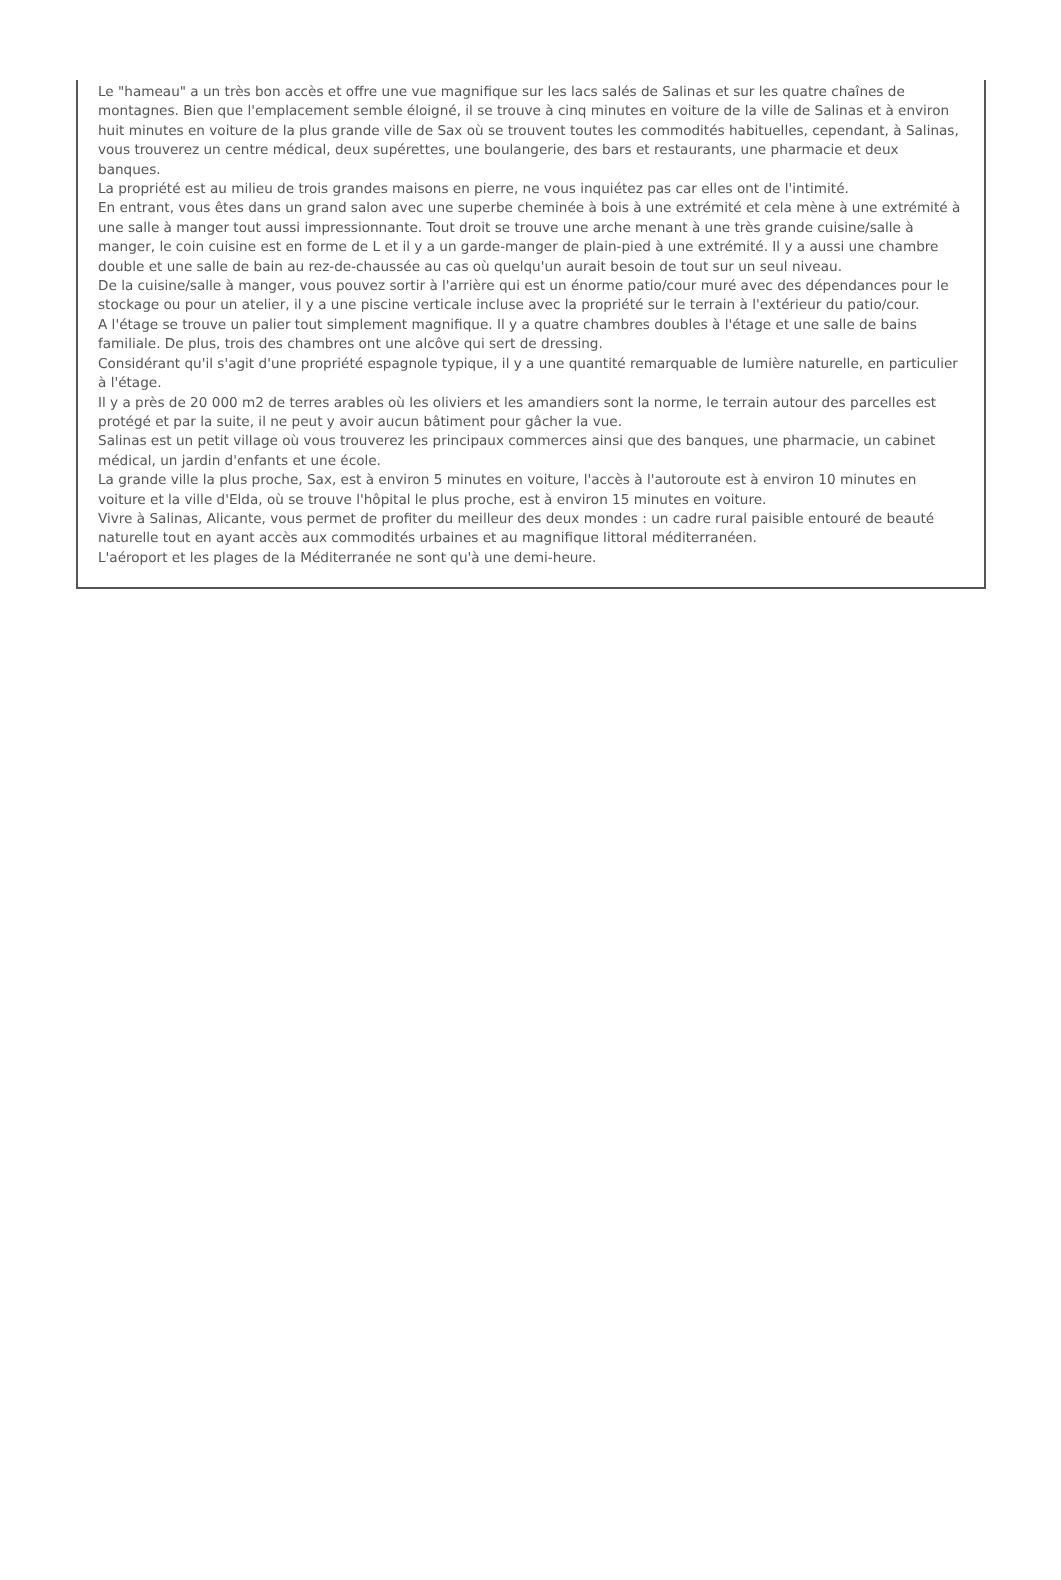Le "hameau" a un très bon accès et offre une vue magnifique sur les lacs salés de Salinas et sur les quatre chaînes de montagnes. Bien que l'emplacement semble éloigné, il se trouve à cinq minutes en voiture de la ville de Salinas et à environ huit minutes en voiture de la plus grande ville de Sax où se trouvent toutes les commodités habituelles, cependant, à Salinas, vous trouverez un centre médical, deux supérettes, une boulangerie, des bars et restaurants, une pharmacie et deux banques.
La propriété est au milieu de trois grandes maisons en pierre, ne vous inquiétez pas car elles ont de l'intimité.
En entrant, vous êtes dans un grand salon avec une superbe cheminée à bois à une extrémité et cela mène à une extrémité à une salle à manger tout aussi impressionnante. Tout droit se trouve une arche menant à une très grande cuisine/salle à manger, le coin cuisine est en forme de L et il y a un garde-manger de plain-pied à une extrémité. Il y a aussi une chambre double et une salle de bain au rez-de-chaussée au cas où quelqu'un aurait besoin de tout sur un seul niveau.
De la cuisine/salle à manger, vous pouvez sortir à l'arrière qui est un énorme patio/cour muré avec des dépendances pour le stockage ou pour un atelier, il y a une piscine verticale incluse avec la propriété sur le terrain à l'extérieur du patio/cour.
A l'étage se trouve un palier tout simplement magnifique. Il y a quatre chambres doubles à l'étage et une salle de bains familiale. De plus, trois des chambres ont une alcôve qui sert de dressing.
Considérant qu'il s'agit d'une propriété espagnole typique, il y a une quantité remarquable de lumière naturelle, en particulier à l'étage.
Il y a près de 20 000 m2 de terres arables où les oliviers et les amandiers sont la norme, le terrain autour des parcelles est protégé et par la suite, il ne peut y avoir aucun bâtiment pour gâcher la vue.
Salinas est un petit village où vous trouverez les principaux commerces ainsi que des banques, une pharmacie, un cabinet médical, un jardin d'enfants et une école.
La grande ville la plus proche, Sax, est à environ 5 minutes en voiture, l'accès à l'autoroute est à environ 10 minutes en voiture et la ville d'Elda, où se trouve l'hôpital le plus proche, est à environ 15 minutes en voiture.
Vivre à Salinas, Alicante, vous permet de profiter du meilleur des deux mondes : un cadre rural paisible entouré de beauté naturelle tout en ayant accès aux commodités urbaines et au magnifique littoral méditerranéen.
L'aéroport et les plages de la Méditerranée ne sont qu'à une demi-heure.